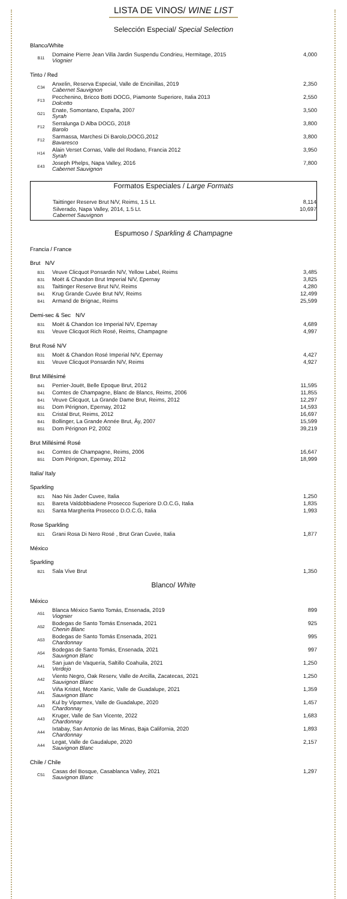LISTA DE VINOS/ WINE LIST
Selección Especial/ Special Selection
Blanco/White
| B11 | Domaine Pierre Jean Villa Jardin Suspendu Condrieu, Hermitage, 2015 Viognier | 4,000 |
Tinto / Red
| C34 | Anxelin, Reserva Especial, Valle de Encinillas, 2019 Cabernet Sauvignon | 2,350 |
| F13 | Pecchenino, Bricco Botti DOCG, Piamonte Superiore, Italia 2013 Dolcetto | 2,550 |
| G21 | Enate, Somontano, España, 2007 Syrah | 3,500 |
| F12 | Serralunga D Alba DOCG, 2018 Barolo | 3,800 |
| F12 | Sarmassa, Marchesi Di Barolo,DOCG,2012 Bavaresco | 3,800 |
| H14 | Alain Verset Cornas, Valle del Rodano, Francia 2012 Syrah | 3,950 |
| E43 | Joseph Phelps, Napa Valley, 2016 Cabernet Sauvignon | 7,800 |
Formatos Especiales / Large Formats
| | Taittinger Reserve Brut N/V, Reims, 1.5 Lt. | 8,114 |
| | Silverado, Napa Valley, 2014, 1.5 Lt. Cabernet Sauvignon | 10,697 |
Espumoso / Sparkling & Champagne
Francia / France
Brut N/V
| B31 | Veuve Clicquot Ponsardin N/V, Yellow Label, Reims | 3,485 |
| B31 | Moët & Chandon Brut Imperial N/V, Epernay | 3,825 |
| B31 | Taittinger Reserve Brut N/V, Reims | 4,280 |
| B41 | Krug Grande Cuvée Brut N/V, Reims | 12,499 |
| B41 | Armand de Brignac, Reims | 25,599 |
Demi-sec & Sec N/V
| B31 | Moët & Chandon Ice Imperial N/V, Epernay | 4,689 |
| B31 | Veuve Clicquot Rich Rosé, Reims, Champagne | 4,997 |
Brut Rosé N/V
| B31 | Moët & Chandon Rosé Imperial N/V, Epernay | 4,427 |
| B31 | Veuve Clicquot Ponsardin N/V, Reims | 4,927 |
Brut Millésimé
| B41 | Perrier-Jouët, Belle Epoque Brut, 2012 | 11,595 |
| B41 | Comtes de Champagne, Blanc de Blancs, Reims, 2006 | 11,855 |
| B41 | Veuve Clicquot, La Grande Dame Brut, Reims, 2012 | 12,297 |
| B51 | Dom Pérignon, Epernay, 2012 | 14,593 |
| B31 | Cristal Brut, Reims, 2012 | 16,697 |
| B41 | Bollinger, La Grande Année Brut, Äy, 2007 | 15,599 |
| B51 | Dom Pérignon P2, 2002 | 39,219 |
Brut Millésimé Rosé
| B41 | Comtes de Champagne, Reims, 2006 | 16,647 |
| B51 | Dom Pérignon, Epernay, 2012 | 18,999 |
Italia/ Italy
Sparkling
| B21 | Nao Nis Jader Cuvee, Italia | 1,250 |
| B21 | Bareta Valdobbiadene Prosecco Superiore D.O.C.G, Italia | 1,835 |
| B21 | Santa Margherita Prosecco D.O.C.G, Italia | 1,993 |
Rose Sparkling
| B21 | Grani Rosa Di Nero Rosé , Brut Gran Cuvée, Italia | 1,877 |
México
Sparkling
| B21 | Sala Vive Brut | 1,350 |
Blanco/ White
México
| A51 | Blanca México Santo Tomás, Ensenada, 2019 Viognier | 899 |
| A52 | Bodegas de Santo Tomás Ensenada, 2021 Chenin Blanc | 925 |
| A53 | Bodegas de Santo Tomás Ensenada, 2021 Chardonnay | 995 |
| A54 | Bodegas de Santo Tomás, Ensenada, 2021 Sauvignon Blanc | 997 |
| A41 | San juan de Vaquería, Saltillo Coahuila, 2021 Verdejo | 1,250 |
| A42 | Viento Negro, Oak Reserv, Valle de Arcilla, Zacatecas, 2021 Sauvignon Blanc | 1,250 |
| A41 | Viña Kristel, Monte Xanic, Valle de Guadalupe, 2021 Sauvignon Blanc | 1,359 |
| A43 | Kul by Viparmex, Valle de Guadalupe, 2020 Chardonnay | 1,457 |
| A43 | Kruger, Valle de San Vicente, 2022 Chardonnay | 1,683 |
| A44 | Ixtabay, San Antonio de las Minas, Baja California, 2020 Chardonnay | 1,893 |
| A44 | Legat, Valle de Gaudalupe, 2020 Sauvignon Blanc | 2,157 |
Chile / Chile
| C51 | Casas del Bosque, Casablanca Valley, 2021 Sauvignon Blanc | 1,297 |